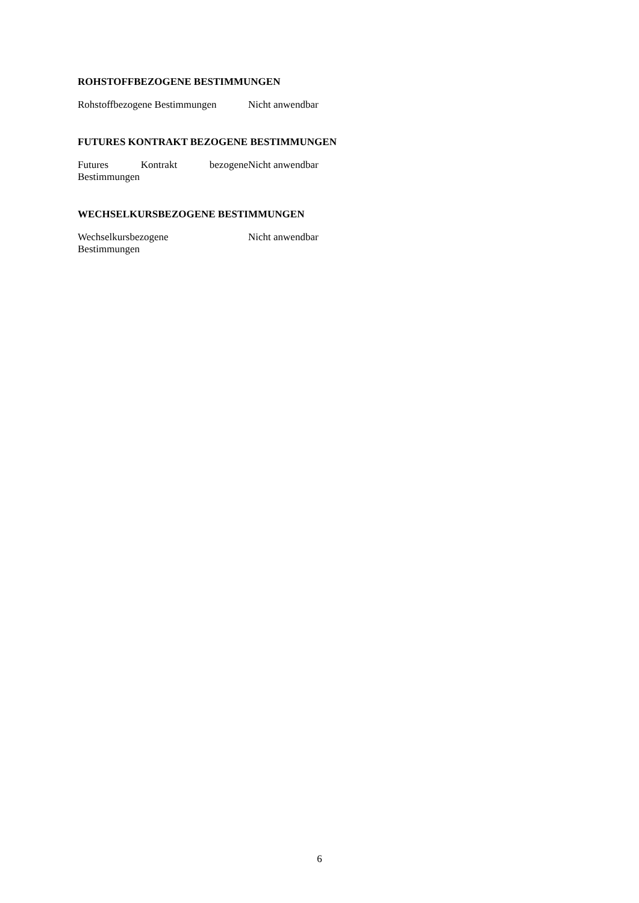ROHSTOFFBEZOGENE BESTIMMUNGEN
| Rohstoffbezogene Bestimmungen | Nicht anwendbar |
FUTURES KONTRAKT BEZOGENE BESTIMMUNGEN
| Futures Kontrakt bezogene Bestimmungen | Nicht anwendbar |
WECHSELKURSBEZOGENE BESTIMMUNGEN
| Wechselkursbezogene Bestimmungen | Nicht anwendbar |
6